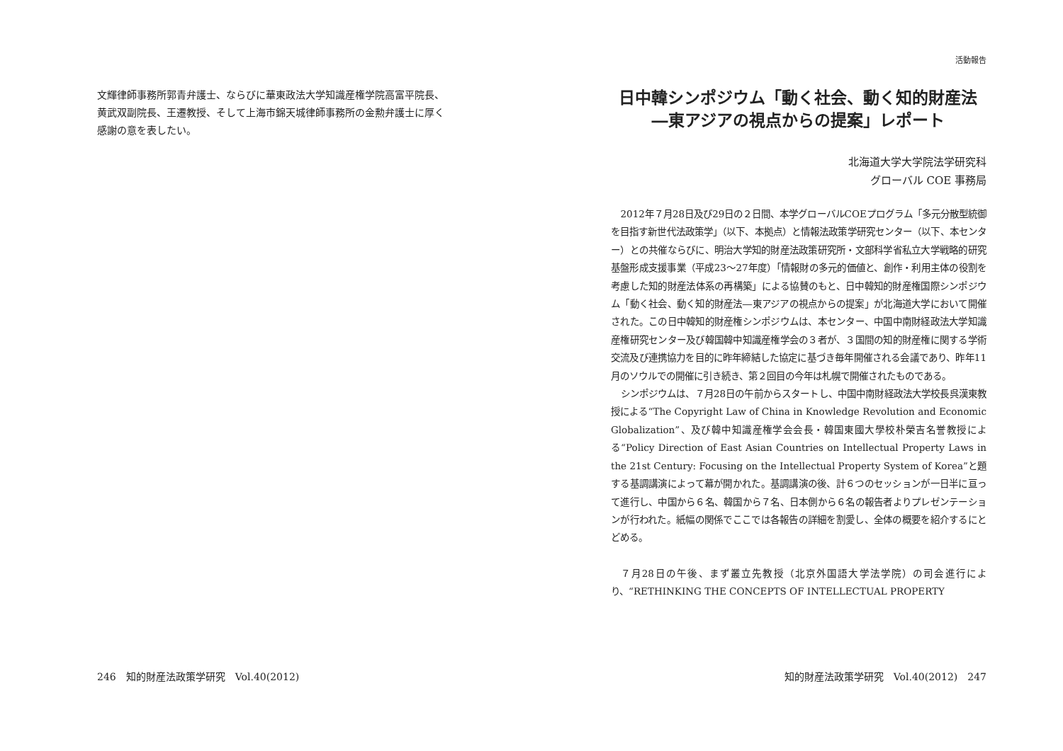文輝律師事務所郭青弁護士、ならびに華東政法大学知識産権学院高富平院長、黄武双副院長、王遷教授、そして上海市錦天城律師事務所の金勲弁護士に厚く感謝の意を表したい。
246　知的財産法政策学研究　Vol.40(2012)
活動報告
日中韓シンポジウム「動く社会、動く知的財産法
―東アジアの視点からの提案」レポート
北海道大学大学院法学研究科
グローバル COE 事務局
2012年７月28日及び29日の２日間、本学グローバルCOEプログラム「多元分散型統御を目指す新世代法政策学」（以下、本拠点）と情報法政策学研究センター（以下、本センター）との共催ならびに、明治大学知的財産法政策研究所・文部科学省私立大学戦略的研究基盤形成支援事業（平成23～27年度）「情報財の多元的価値と、創作・利用主体の役割を考慮した知的財産法体系の再構築」による協賛のもと、日中韓知的財産権国際シンポジウム「動く社会、動く知的財産法―東アジアの視点からの提案」が北海道大学において開催された。この日中韓知的財産権シンポジウムは、本センター、中国中南財経政法大学知識産権研究センター及び韓国韓中知識産権学会の３者が、３国間の知的財産権に関する学術交流及び連携協力を目的に昨年締結した協定に基づき毎年開催される会議であり、昨年11月のソウルでの開催に引き続き、第２回目の今年は札幌で開催されたものである。
シンポジウムは、７月28日の午前からスタートし、中国中南財経政法大学校長呉漢東教授による“The Copyright Law of China in Knowledge Revolution and Economic Globalization”、及び韓中知識産権学会会長・韓国東國大學校朴榮吉名誉教授による“Policy Direction of East Asian Countries on Intellectual Property Laws in the 21st Century: Focusing on the Intellectual Property System of Korea”と題する基調講演によって幕が開かれた。基調講演の後、計６つのセッションが一日半に亘って進行し、中国から６名、韓国から７名、日本側から６名の報告者よりプレゼンテーションが行われた。紙幅の関係でここでは各報告の詳細を割愛し、全体の概要を紹介するにとどめる。
７月28日の午後、まず叢立先教授（北京外国語大学法学院）の司会進行により、“RETHINKING THE CONCEPTS OF INTELLECTUAL PROPERTY
知的財産法政策学研究　Vol.40(2012)　247